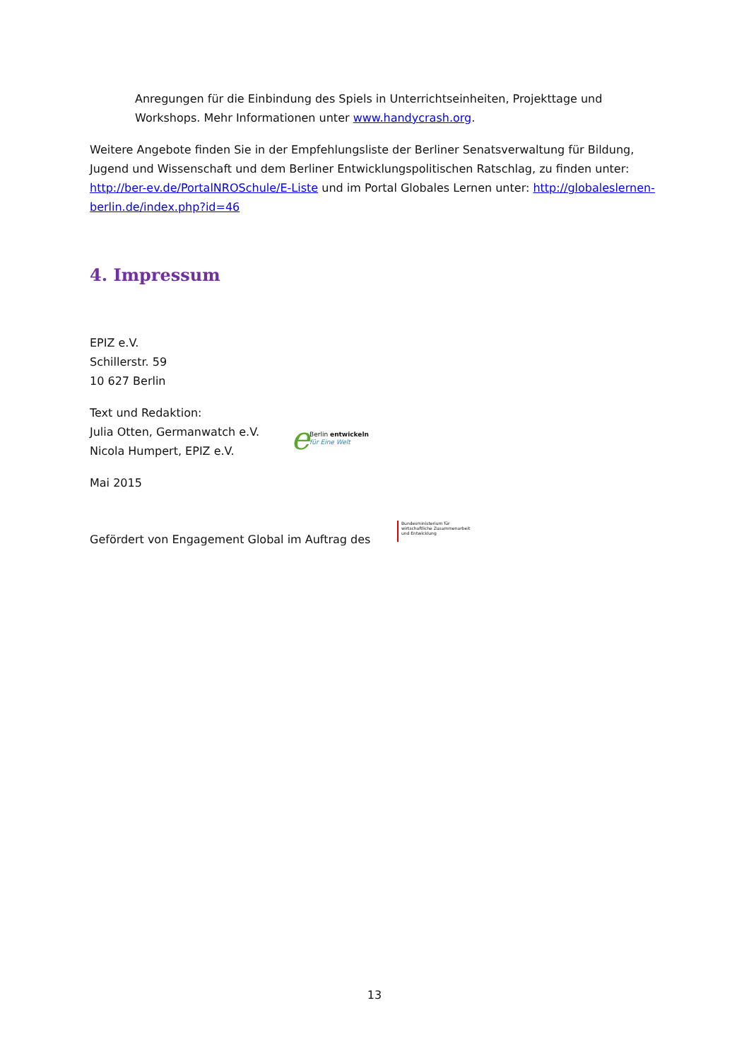Anregungen für die Einbindung des Spiels in Unterrichtseinheiten, Projekttage und Workshops. Mehr Informationen unter www.handycrash.org.
Weitere Angebote finden Sie in der Empfehlungsliste der Berliner Senatsverwaltung für Bildung, Jugend und Wissenschaft und dem Berliner Entwicklungspolitischen Ratschlag, zu finden unter: http://ber-ev.de/PortalNROSchule/E-Liste und im Portal Globales Lernen unter: http://globaleslernen-berlin.de/index.php?id=46
4. Impressum
EPIZ e.V.
Schillerstr. 59
10 627 Berlin
Text und Redaktion:
Julia Otten, Germanwatch e.V.
Nicola Humpert, EPIZ e.V.
e Berlin entwickeln
für Eine Welt
Mai 2015
Gefördert von Engagement Global im Auftrag des
Bundesministerium für
wirtschaftliche Zusammenarbeit
und Entwicklung
13